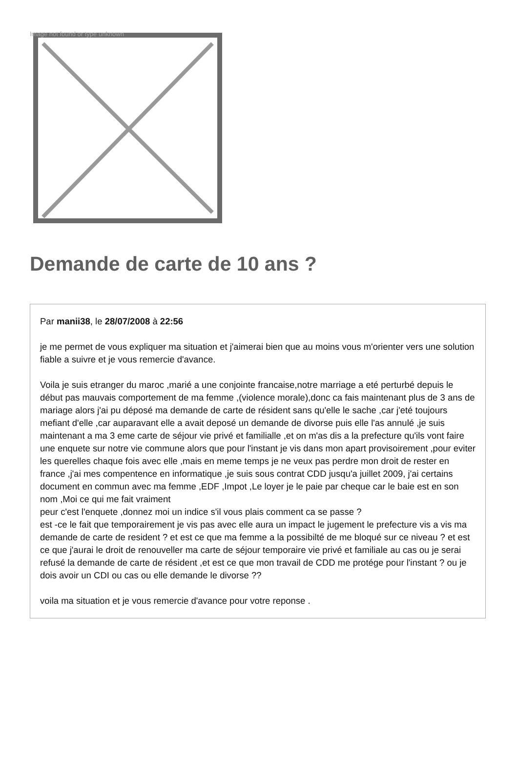Image not found or type unknown
Demande de carte de 10 ans ?
Par manii38, le 28/07/2008 à 22:56
je me permet de vous expliquer ma situation et j'aimerai bien que au moins vous m'orienter vers une solution fiable a suivre et je vous remercie d'avance.
Voila je suis etranger du maroc ,marié a une conjointe francaise,notre marriage a eté perturbé depuis le début pas mauvais comportement de ma femme ,(violence morale),donc ca fais maintenant plus de 3 ans de mariage alors j'ai pu déposé ma demande de carte de résident sans qu'elle le sache ,car j'eté toujours mefiant d'elle ,car auparavant elle a avait deposé un demande de divorse puis elle l'as annulé ,je suis maintenant a ma 3 eme carte de séjour vie privé et familialle ,et on m'as dis a la prefecture qu'ils vont faire une enquete sur notre vie commune alors que pour l'instant je vis dans mon apart provisoirement ,pour eviter les querelles chaque fois avec elle ,mais en meme temps je ne veux pas perdre mon droit de rester en france ,j'ai mes compentence en informatique ,je suis sous contrat CDD jusqu'a juillet 2009, j'ai certains document en commun avec ma femme ,EDF ,Impot ,Le loyer je le paie par cheque car le baie est en son nom ,Moi ce qui me fait vraiment
peur c'est l'enquete ,donnez moi un indice s'il vous plais comment ca se passe ?
est -ce le fait que temporairement je vis pas avec elle aura un impact le jugement le prefecture vis a vis ma demande de carte de resident ? et est ce que ma femme a la possibilté de me bloqué sur ce niveau ? et est ce que j'aurai le droit de renouveller ma carte de séjour temporaire vie privé et familiale au cas ou je serai refusé la demande de carte de résident ,et est ce que mon travail de CDD me protége pour l'instant ? ou je dois avoir un CDI ou cas ou elle demande le divorse ??
voila ma situation et je vous remercie d'avance pour votre reponse .